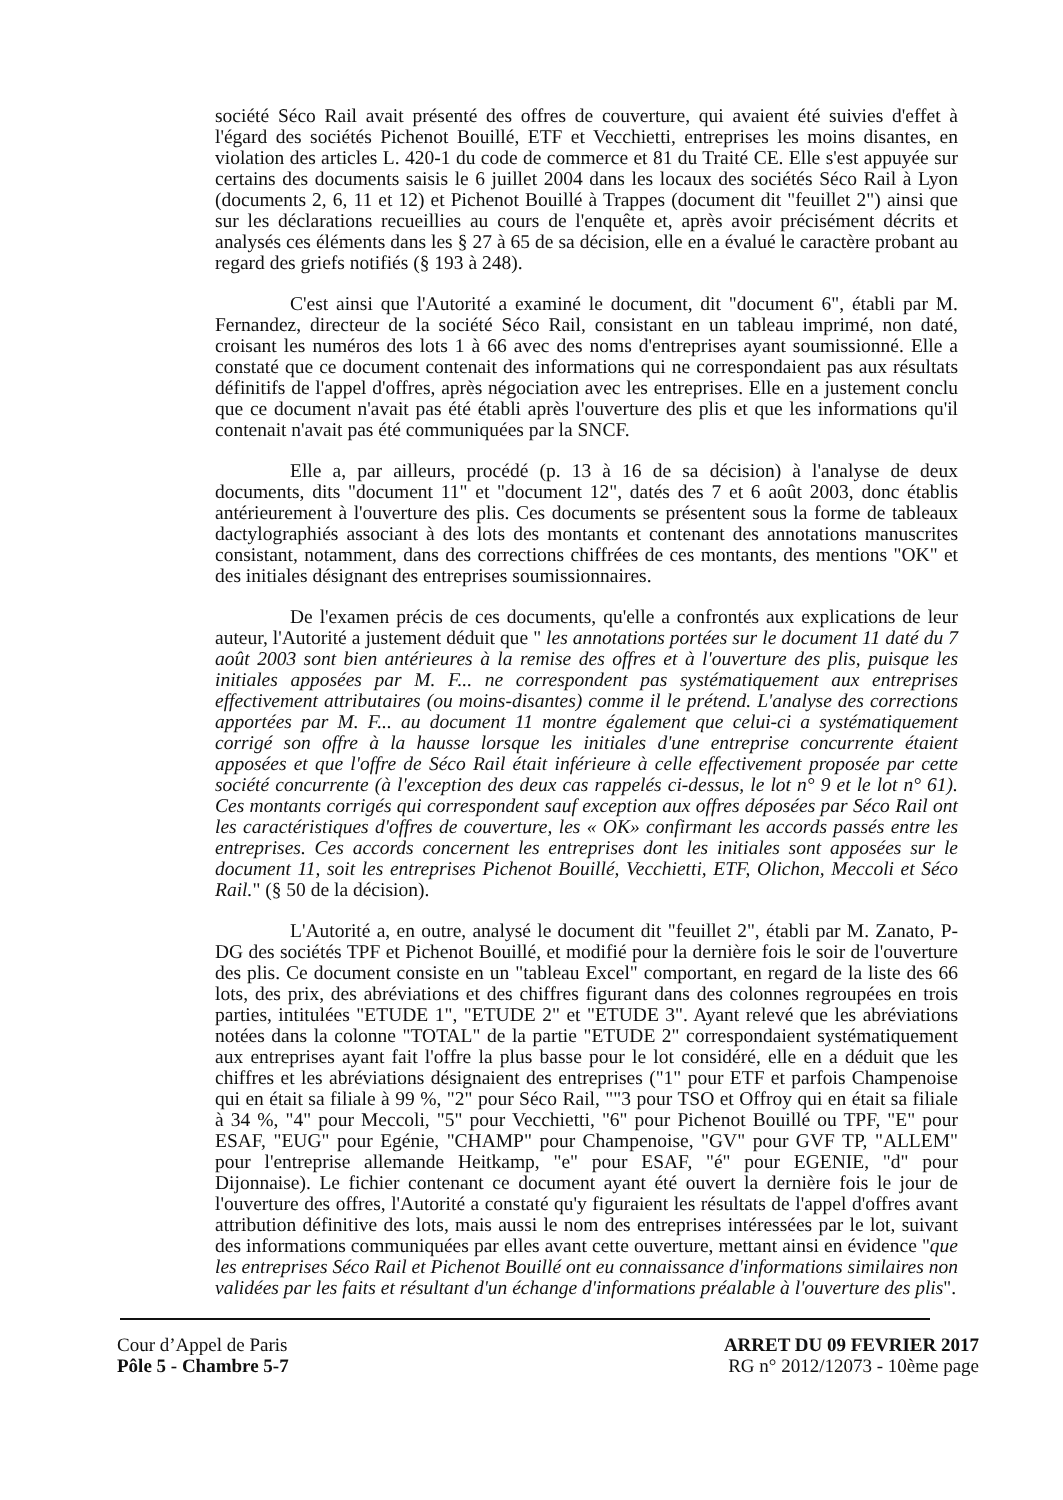société Séco Rail avait présenté des offres de couverture, qui avaient été suivies d'effet à l'égard des sociétés Pichenot Bouillé, ETF et Vecchietti, entreprises les moins disantes, en violation des articles L. 420-1 du code de commerce et 81 du Traité CE. Elle s'est appuyée sur certains des documents saisis le 6 juillet 2004 dans les locaux des sociétés Séco Rail à Lyon (documents 2, 6, 11 et 12) et Pichenot Bouillé à Trappes (document dit "feuillet 2") ainsi que sur les déclarations recueillies au cours de l'enquête et, après avoir précisément décrits et analysés ces éléments dans les § 27 à 65 de sa décision, elle en a évalué le caractère probant au regard des griefs notifiés (§ 193 à 248).
C'est ainsi que l'Autorité a examiné le document, dit "document 6", établi par M. Fernandez, directeur de la société Séco Rail, consistant en un tableau imprimé, non daté, croisant les numéros des lots 1 à 66 avec des noms d'entreprises ayant soumissionné. Elle a constaté que ce document contenait des informations qui ne correspondaient pas aux résultats définitifs de l'appel d'offres, après négociation avec les entreprises. Elle en a justement conclu que ce document n'avait pas été établi après l'ouverture des plis et que les informations qu'il contenait n'avait pas été communiquées par la SNCF.
Elle a, par ailleurs, procédé (p. 13 à 16 de sa décision) à l'analyse de deux documents, dits "document 11" et "document 12", datés des 7 et 6 août 2003, donc établis antérieurement à l'ouverture des plis. Ces documents se présentent sous la forme de tableaux dactylographiés associant à des lots des montants et contenant des annotations manuscrites consistant, notamment, dans des corrections chiffrées de ces montants, des mentions "OK" et des initiales désignant des entreprises soumissionnaires.
De l'examen précis de ces documents, qu'elle a confrontés aux explications de leur auteur, l'Autorité a justement déduit que " les annotations portées sur le document 11 daté du 7 août 2003 sont bien antérieures à la remise des offres et à l'ouverture des plis, puisque les initiales apposées par M. F... ne correspondent pas systématiquement aux entreprises effectivement attributaires (ou moins-disantes) comme il le prétend. L'analyse des corrections apportées par M. F... au document 11 montre également que celui-ci a systématiquement corrigé son offre à la hausse lorsque les initiales d'une entreprise concurrente étaient apposées et que l'offre de Séco Rail était inférieure à celle effectivement proposée par cette société concurrente (à l'exception des deux cas rappelés ci-dessus, le lot n° 9 et le lot n° 61). Ces montants corrigés qui correspondent sauf exception aux offres déposées par Séco Rail ont les caractéristiques d'offres de couverture, les « OK» confirmant les accords passés entre les entreprises. Ces accords concernent les entreprises dont les initiales sont apposées sur le document 11, soit les entreprises Pichenot Bouillé, Vecchietti, ETF, Olichon, Meccoli et Séco Rail." (§ 50 de la décision).
L'Autorité a, en outre, analysé le document dit "feuillet 2", établi par M. Zanato, P-DG des sociétés TPF et Pichenot Bouillé, et modifié pour la dernière fois le soir de l'ouverture des plis. Ce document consiste en un "tableau Excel" comportant, en regard de la liste des 66 lots, des prix, des abréviations et des chiffres figurant dans des colonnes regroupées en trois parties, intitulées "ETUDE 1", "ETUDE 2" et "ETUDE 3". Ayant relevé que les abréviations notées dans la colonne "TOTAL" de la partie "ETUDE 2" correspondaient systématiquement aux entreprises ayant fait l'offre la plus basse pour le lot considéré, elle en a déduit que les chiffres et les abréviations désignaient des entreprises ("1" pour ETF et parfois Champenoise qui en était sa filiale à 99 %, "2" pour Séco Rail, ""3 pour TSO et Offroy qui en était sa filiale à 34 %, "4" pour Meccoli, "5" pour Vecchietti, "6" pour Pichenot Bouillé ou TPF, "E" pour ESAF, "EUG" pour Egénie, "CHAMP" pour Champenoise, "GV" pour GVF TP, "ALLEM" pour l'entreprise allemande Heitkamp, "e" pour ESAF, "é" pour EGENIE, "d" pour Dijonnaise). Le fichier contenant ce document ayant été ouvert la dernière fois le jour de l'ouverture des offres, l'Autorité a constaté qu'y figuraient les résultats de l'appel d'offres avant attribution définitive des lots, mais aussi le nom des entreprises intéressées par le lot, suivant des informations communiquées par elles avant cette ouverture, mettant ainsi en évidence "que les entreprises Séco Rail et Pichenot Bouillé ont eu connaissance d'informations similaires non validées par les faits et résultant d'un échange d'informations préalable à l'ouverture des plis".
Cour d’Appel de Paris
Pôle 5 - Chambre 5-7
ARRET DU 09 FEVRIER 2017
RG n° 2012/12073 - 10ème page